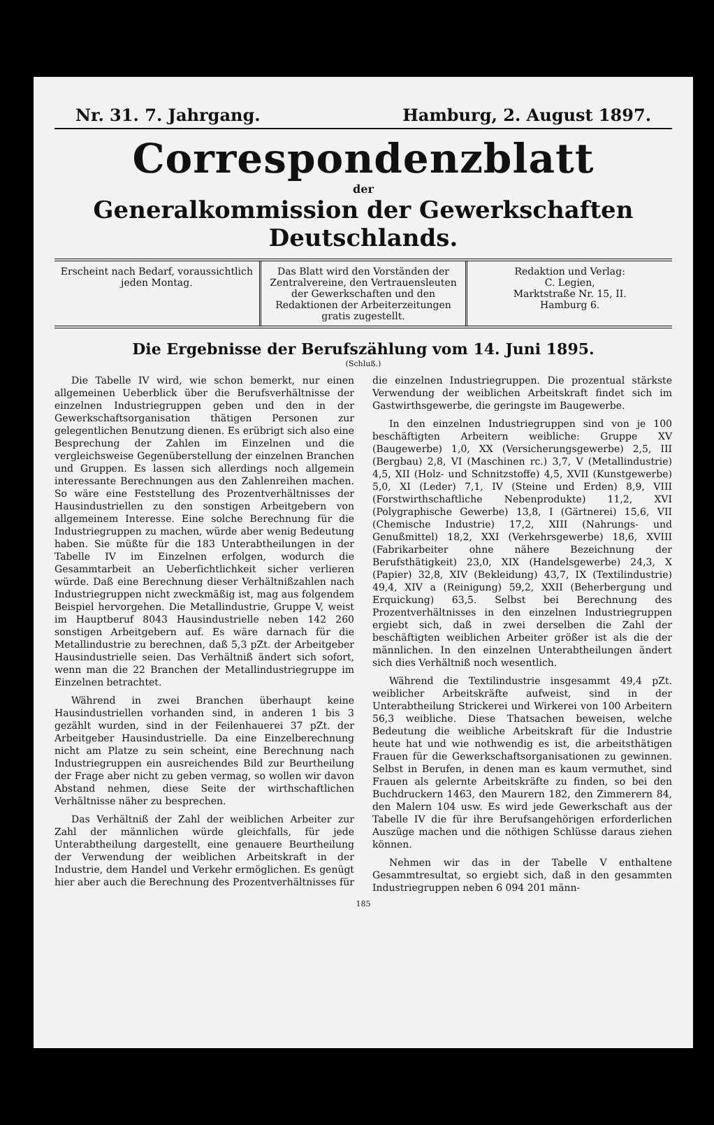Nr. 31. 7. Jahrgang. Hamburg, 2. August 1897.
Correspondenzblatt
der
Generalkommission der Gewerkschaften Deutschlands.
Erscheint nach Bedarf, voraussichtlich jeden Montag.
Das Blatt wird den Vorständen der Zentralvereine, den Vertrauensleuten der Gewerkschaften und den Redaktionen der Arbeiterzeitungen gratis zugestellt.
Redaktion und Verlag:
C. Legien,
Marktstraße Nr. 15, II.
Hamburg 6.
Die Ergebnisse der Berufszählung vom 14. Juni 1895.
(Schluß.)
Die Tabelle IV wird, wie schon bemerkt, nur einen allgemeinen Ueberblick über die Berufsverhältnisse der einzelnen Industriegruppen geben und den in der Gewerkschaftsorganisation thätigen Personen zur gelegentlichen Benutzung dienen. Es erübrigt sich also eine Besprechung der Zahlen im Einzelnen und die vergleichsweise Gegenüberstellung der einzelnen Branchen und Gruppen. Es lassen sich allerdings noch allgemein interessante Berechnungen aus den Zahlenreihen machen. So wäre eine Feststellung des Prozentverhältnisses der Hausindustriellen zu den sonstigen Arbeitgebern von allgemeinem Interesse. Eine solche Berechnung für die Industriegruppen zu machen, würde aber wenig Bedeutung haben. Sie müßte für die 183 Unterabtheilungen in der Tabelle IV im Einzelnen erfolgen, wodurch die Gesammtarbeit an Ueberſichtlichkeit sicher verlieren würde. Daß eine Berechnung dieser Verhältnißzahlen nach Industriegruppen nicht zweckmäßig ist, mag aus folgendem Beispiel hervorgehen. Die Metallindustrie, Gruppe V, weist im Hauptberuf 8043 Hausindustrielle neben 142 260 sonstigen Arbeitgebern auf. Es wäre darnach für die Metallindustrie zu berechnen, daß 5,3 pZt. der Arbeitgeber Hausindustrielle seien. Das Verhältniß ändert sich sofort, wenn man die 22 Branchen der Metallindustriegruppe im Einzelnen betrachtet.
Während in zwei Branchen überhaupt keine Hausindustriellen vorhanden sind, in anderen 1 bis 3 gezählt wurden, sind in der Feilenhauerei 37 pZt. der Arbeitgeber Hausindustrielle. Da eine Einzelberechnung nicht am Platze zu sein scheint, eine Berechnung nach Industriegruppen ein ausreichendes Bild zur Beurtheilung der Frage aber nicht zu geben vermag, so wollen wir davon Abstand nehmen, diese Seite der wirthschaftlichen Verhältnisse näher zu besprechen.
Das Verhältniß der Zahl der weiblichen Arbeiter zur Zahl der männlichen würde gleichfalls, für jede Unterabtheilung dargestellt, eine genauere Beurtheilung der Verwendung der weiblichen Arbeitskraft in der Industrie, dem Handel und Verkehr ermöglichen. Es genügt hier aber auch die Berechnung des Prozentverhältnisses für die einzelnen Industriegruppen. Die prozentual stärkste Verwendung der weiblichen Arbeitskraft findet sich im Gastwirthsgewerbe, die geringste im Baugewerbe.
In den einzelnen Industriegruppen sind von je 100 beschäftigten Arbeitern weibliche: Gruppe XV (Baugewerbe) 1,0, XX (Versicherungsgewerbe) 2,5, III (Bergbau) 2,8, VI (Maschinen rc.) 3,7, V (Metallindustrie) 4,5, XII (Holz- und Schnitzstoffe) 4,5, XVII (Kunstgewerbe) 5,0, XI (Leder) 7,1, IV (Steine und Erden) 8,9, VIII (Forstwirthschaftliche Nebenprodukte) 11,2, XVI (Polygraphische Gewerbe) 13,8, I (Gärtnerei) 15,6, VII (Chemische Industrie) 17,2, XIII (Nahrungs- und Genußmittel) 18,2, XXI (Verkehrsgewerbe) 18,6, XVIII (Fabrikarbeiter ohne nähere Bezeichnung der Berufsthätigkeit) 23,0, XIX (Handelsgewerbe) 24,3, X (Papier) 32,8, XIV (Bekleidung) 43,7, IX (Textilindustrie) 49,4, XIV a (Reinigung) 59,2, XXII (Beherbergung und Erquickung) 63,5. Selbst bei Berechnung des Prozentverhältnisses in den einzelnen Industriegruppen ergiebt sich, daß in zwei derselben die Zahl der beschäftigten weiblichen Arbeiter größer ist als die der männlichen. In den einzelnen Unterabtheilungen ändert sich dies Verhältniß noch wesentlich.
Während die Textilindustrie insgesammt 49,4 pZt. weiblicher Arbeitskräfte aufweist, sind in der Unterabtheilung Strickerei und Wirkerei von 100 Arbeitern 56,3 weibliche. Diese Thatsachen beweisen, welche Bedeutung die weibliche Arbeitskraft für die Industrie heute hat und wie nothwendig es ist, die arbeitsthätigen Frauen für die Gewerkschaftsorganisationen zu gewinnen. Selbst in Berufen, in denen man es kaum vermuthet, sind Frauen als gelernte Arbeitskräfte zu finden, so bei den Buchdruckern 1463, den Maurern 182, den Zimmerern 84, den Malern 104 usw. Es wird jede Gewerkschaft aus der Tabelle IV die für ihre Berufsangehörigen erforderlichen Auszüge machen und die nöthigen Schlüsse daraus ziehen können.
Nehmen wir das in der Tabelle V enthaltene Gesammtresultat, so ergiebt sich, daß in den gesammten Industriegruppen neben 6 094 201 männ-
185